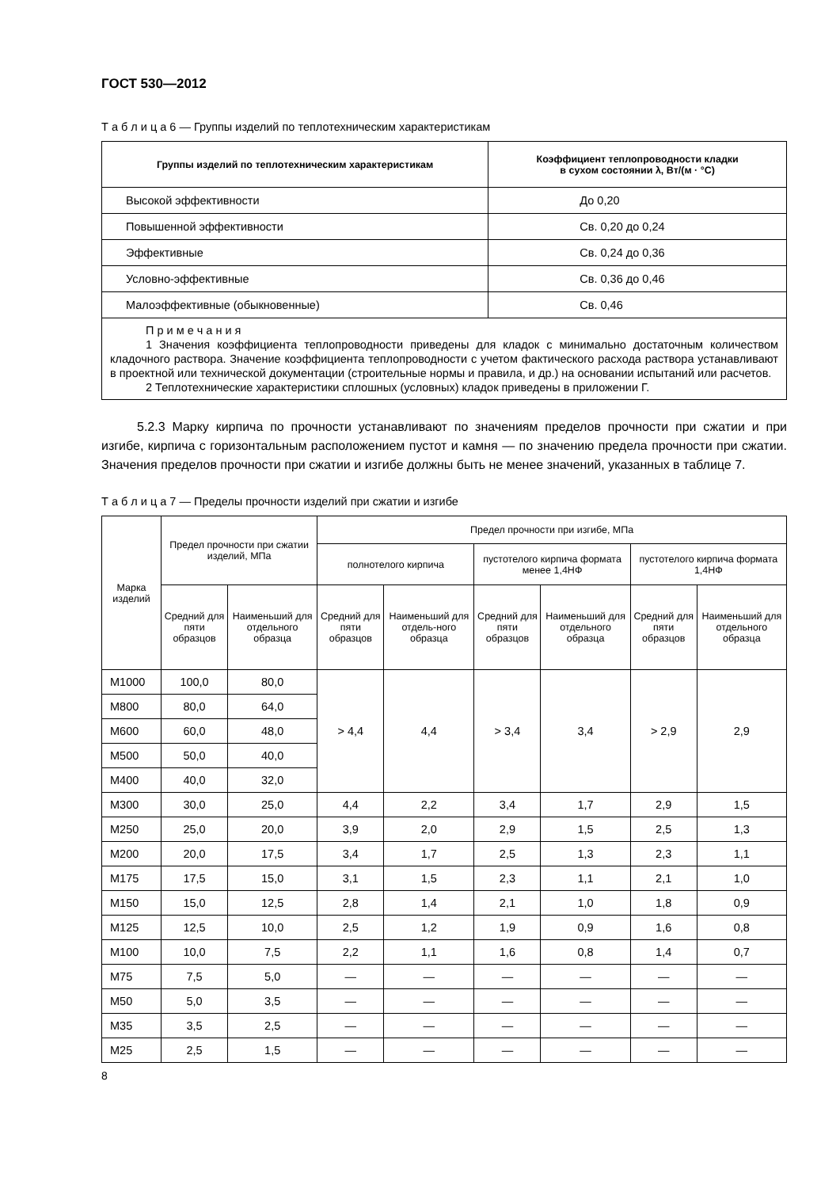ГОСТ 530—2012
Т а б л и ц а 6 — Группы изделий по теплотехническим характеристикам
| Группы изделий по теплотехническим характеристикам | Коэффициент теплопроводности кладки в сухом состоянии λ, Вт/(м · °С) |
| --- | --- |
| Высокой эффективности | До 0,20 |
| Повышенной эффективности | Св. 0,20 до 0,24 |
| Эффективные | Св. 0,24 до 0,36 |
| Условно-эффективные | Св. 0,36 до 0,46 |
| Малоэффективные (обыкновенные) | Св. 0,46 |
| П р и м е ч а н и я 1 Значения коэффициента теплопроводности приведены для кладок с минимально достаточным количеством кладочного раствора. Значение коэффициента теплопроводности с учетом фактического расхода раствора устанавливают в проектной или технической документации (строительные нормы и правила, и др.) на основании испытаний или расчетов. 2 Теплотехнические характеристики сплошных (условных) кладок приведены в приложении Г. | |
5.2.3 Марку кирпича по прочности устанавливают по значениям пределов прочности при сжатии и при изгибе, кирпича с горизонтальным расположением пустот и камня — по значению предела прочности при сжатии. Значения пределов прочности при сжатии и изгибе должны быть не менее значений, указанных в таблице 7.
Т а б л и ц а 7 — Пределы прочности изделий при сжатии и изгибе
| Марка изделий | Предел прочности при сжатии изделий, МПа | | Предел прочности при изгибе, МПа | | | | | |
| --- | --- | --- | --- | --- | --- | --- | --- | --- |
| | | | полнотелого кирпича | | пустотелого кирпича формата менее 1,4НФ | | пустотелого кирпича формата 1,4НФ | |
| | Средний для пяти образцов | Наименьший для отдельного образца | Средний для пяти образцов | Наименьший для отдель-ного образца | Средний для пяти образцов | Наименьший для отдельного образца | Средний для пяти образцов | Наименьший для отдельного образца |
| М1000 | 100,0 | 80,0 | > 4,4 | 4,4 | > 3,4 | 3,4 | > 2,9 | 2,9 |
| М800 | 80,0 | 64,0 | | | | | | |
| М600 | 60,0 | 48,0 | | | | | | |
| М500 | 50,0 | 40,0 | | | | | | |
| М400 | 40,0 | 32,0 | | | | | | |
| М300 | 30,0 | 25,0 | 4,4 | 2,2 | 3,4 | 1,7 | 2,9 | 1,5 |
| М250 | 25,0 | 20,0 | 3,9 | 2,0 | 2,9 | 1,5 | 2,5 | 1,3 |
| М200 | 20,0 | 17,5 | 3,4 | 1,7 | 2,5 | 1,3 | 2,3 | 1,1 |
| М175 | 17,5 | 15,0 | 3,1 | 1,5 | 2,3 | 1,1 | 2,1 | 1,0 |
| М150 | 15,0 | 12,5 | 2,8 | 1,4 | 2,1 | 1,0 | 1,8 | 0,9 |
| М125 | 12,5 | 10,0 | 2,5 | 1,2 | 1,9 | 0,9 | 1,6 | 0,8 |
| М100 | 10,0 | 7,5 | 2,2 | 1,1 | 1,6 | 0,8 | 1,4 | 0,7 |
| М75 | 7,5 | 5,0 | — | — | — | — | — | — |
| М50 | 5,0 | 3,5 | — | — | — | — | — | — |
| М35 | 3,5 | 2,5 | — | — | — | — | — | — |
| М25 | 2,5 | 1,5 | — | — | — | — | — | — |
8